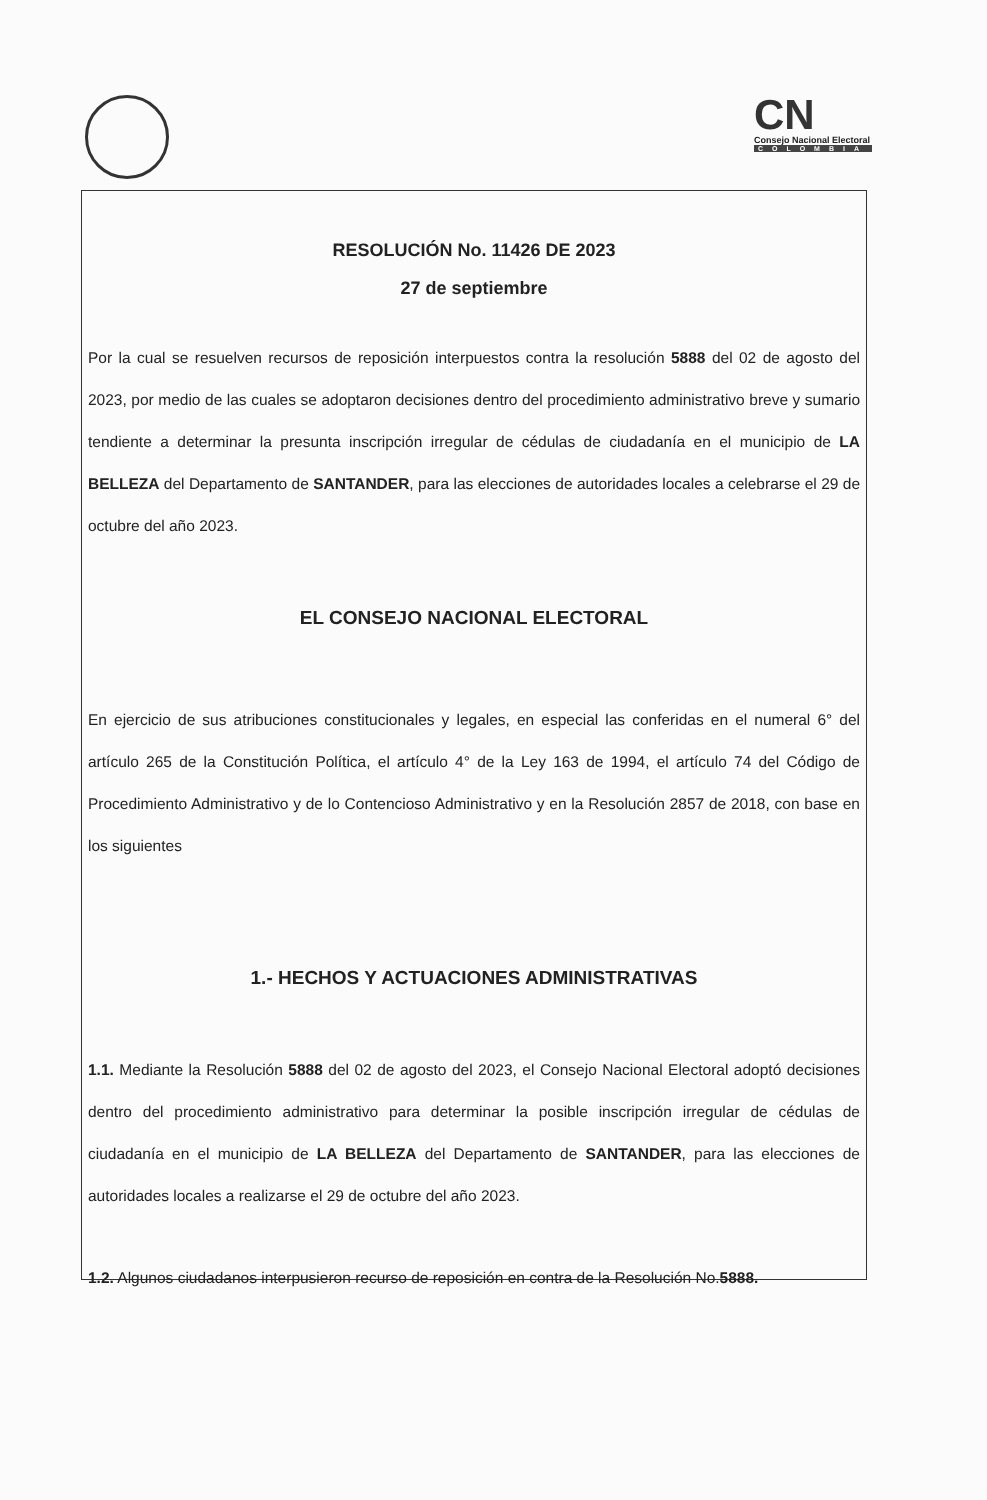CN
Consejo Nacional Electoral
COLOMBIA
RESOLUCIÓN No. 11426 DE 2023
27 de septiembre
Por la cual se resuelven recursos de reposición interpuestos contra la resolución 5888 del 02 de agosto del 2023, por medio de las cuales se adoptaron decisiones dentro del procedimiento administrativo breve y sumario tendiente a determinar la presunta inscripción irregular de cédulas de ciudadanía en el municipio de LA BELLEZA del Departamento de SANTANDER, para las elecciones de autoridades locales a celebrarse el 29 de octubre del año 2023.
EL CONSEJO NACIONAL ELECTORAL
En ejercicio de sus atribuciones constitucionales y legales, en especial las conferidas en el numeral 6° del artículo 265 de la Constitución Política, el artículo 4° de la Ley 163 de 1994, el artículo 74 del Código de Procedimiento Administrativo y de lo Contencioso Administrativo y en la Resolución 2857 de 2018, con base en los siguientes
1.- HECHOS Y ACTUACIONES ADMINISTRATIVAS
1.1. Mediante la Resolución 5888 del 02 de agosto del 2023, el Consejo Nacional Electoral adoptó decisiones dentro del procedimiento administrativo para determinar la posible inscripción irregular de cédulas de ciudadanía en el municipio de LA BELLEZA del Departamento de SANTANDER, para las elecciones de autoridades locales a realizarse el 29 de octubre del año 2023.
1.2. Algunos ciudadanos interpusieron recurso de reposición en contra de la Resolución No.5888.